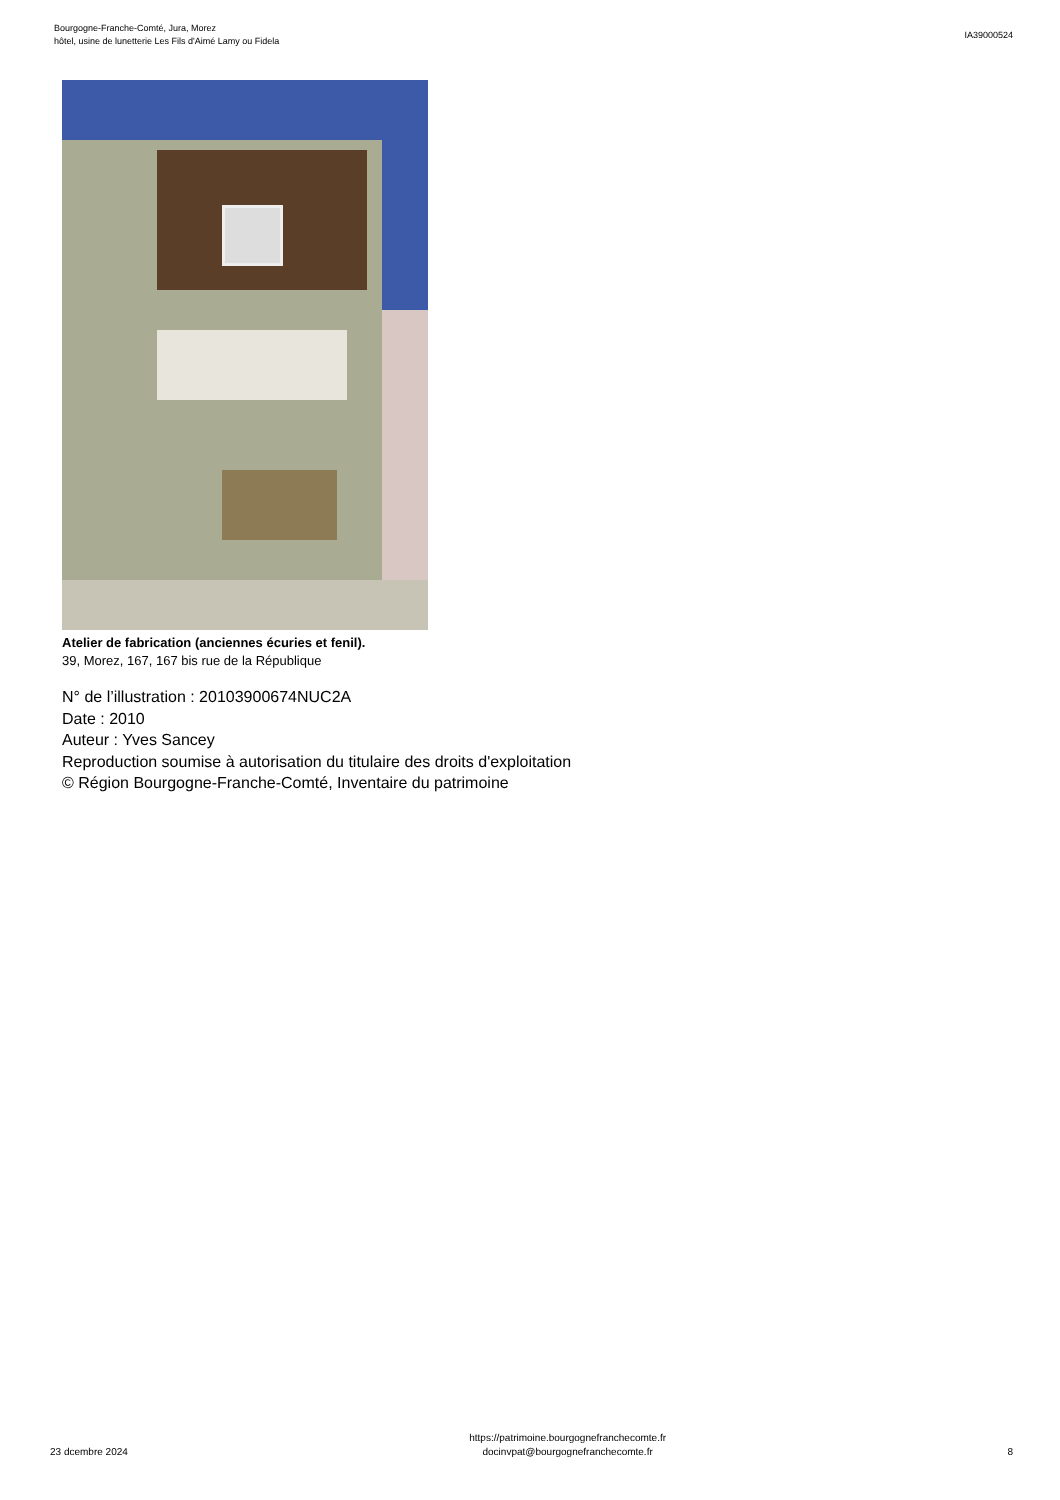Bourgogne-Franche-Comté, Jura, Morez
hôtel, usine de lunetterie Les Fils d'Aimé Lamy ou Fidela
IA39000524
Atelier de fabrication (anciennes écuries et fenil).
39, Morez, 167, 167 bis rue de la République
N° de l’illustration : 20103900674NUC2A
Date : 2010
Auteur : Yves Sancey
Reproduction soumise à autorisation du titulaire des droits d'exploitation
© Région Bourgogne-Franche-Comté, Inventaire du patrimoine
23 dcembre 2024
https://patrimoine.bourgognefranchecomte.fr
docinvpat@bourgognefranchecomte.fr
8